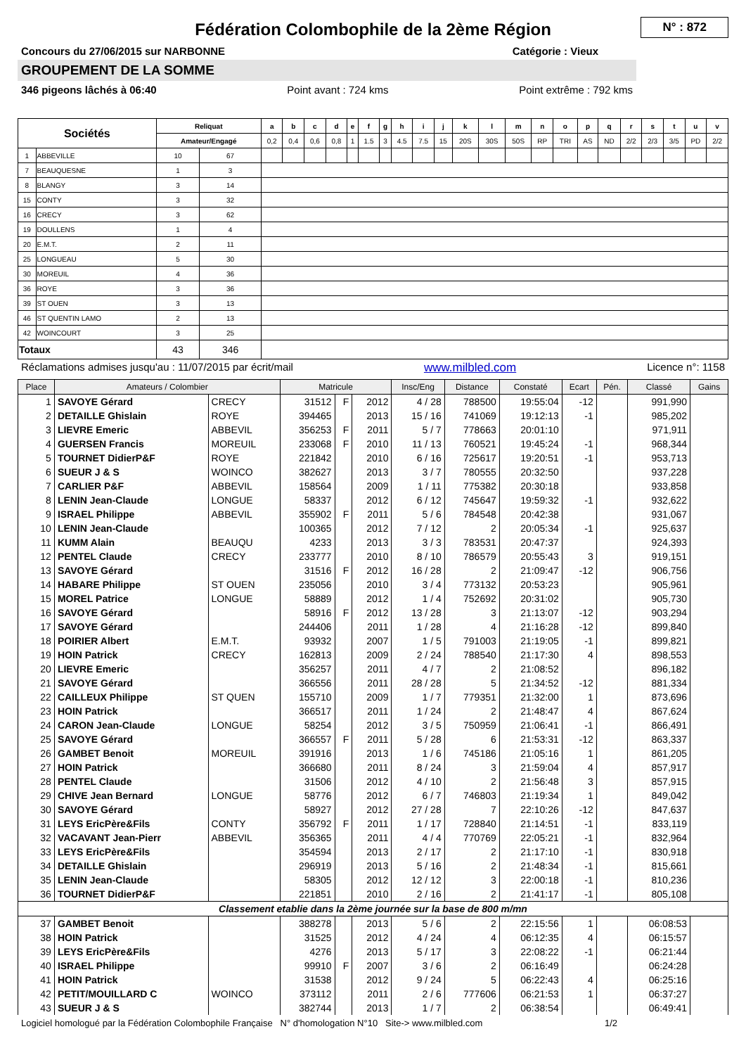Fédération Colombophile de la 2ème Région
N° : 872
Concours du 27/06/2015 sur NARBONNE Catégorie : Vieux
GROUPEMENT DE LA SOMME
346 pigeons lâchés à 06:40 Point avant : 724 kms Point extrême : 792 kms
| Sociétés | | Reliquat | | a | b | c | d | e | f | g | h | i | j | k | l | m | n | o | p | q | r | s | t | u | v |
| --- | --- | --- | --- | --- | --- | --- | --- | --- | --- | --- | --- | --- | --- | --- | --- | --- | --- | --- | --- | --- | --- | --- | --- | --- | --- |
| | | Amateur/Engagé | | 0,2 | 0,4 | 0,6 | 0,8 | 1 | 1.5 | 3 | 4.5 | 7.5 | 15 | 20S | 30S | 50S | RP | TRI | AS | ND | 2/2 | 2/3 | 3/5 | PD | 2/2 |
| 1 | ABBEVILLE | 10 | 67 | | | | | | | | | | | | | | | | | | | | | | |
| 7 | BEAUQUESNE | 1 | 3 | | | | | | | | | | | | | | | | | | | | | | |
| 8 | BLANGY | 3 | 14 | | | | | | | | | | | | | | | | | | | | | | |
| 15 | CONTY | 3 | 32 | | | | | | | | | | | | | | | | | | | | | | |
| 16 | CRECY | 3 | 62 | | | | | | | | | | | | | | | | | | | | | | |
| 19 | DOULLENS | 1 | 4 | | | | | | | | | | | | | | | | | | | | | | |
| 20 | E.M.T. | 2 | 11 | | | | | | | | | | | | | | | | | | | | | | |
| 25 | LONGUEAU | 5 | 30 | | | | | | | | | | | | | | | | | | | | | | |
| 30 | MOREUIL | 4 | 36 | | | | | | | | | | | | | | | | | | | | | | |
| 36 | ROYE | 3 | 36 | | | | | | | | | | | | | | | | | | | | | | |
| 39 | ST OUEN | 3 | 13 | | | | | | | | | | | | | | | | | | | | | | |
| 46 | ST QUENTIN LAMO | 2 | 13 | | | | | | | | | | | | | | | | | | | | | | |
| 42 | WOINCOURT | 3 | 25 | | | | | | | | | | | | | | | | | | | | | | |
| Totaux | | 43 | 346 | | | | | | | | | | | | | | | | | | | | | | |
Réclamations admises jusqu'au : 11/07/2015 par écrit/mail www.milbled.com Licence n°: 1158
| Place | Amateurs / Colombier | | Matricule | | | Insc/Eng | Distance | Constaté | Ecart | Pén. | Classé | Gains |
| --- | --- | --- | --- | --- | --- | --- | --- | --- | --- | --- | --- | --- |
| 1 | SAVOYE Gérard | CRECY | 31512 | F | 2012 | 4 / 28 | 788500 | 19:55:04 | -12 | | 991,990 | |
| 2 | DETAILLE Ghislain | ROYE | 394465 | | 2013 | 15 / 16 | 741069 | 19:12:13 | -1 | | 985,202 | |
| 3 | LIEVRE Emeric | ABBEVIL | 356253 | F | 2011 | 5 / 7 | 778663 | 20:01:10 | | | 971,911 | |
| 4 | GUERSEN Francis | MOREUIL | 233068 | F | 2010 | 11 / 13 | 760521 | 19:45:24 | -1 | | 968,344 | |
| 5 | TOURNET DidierP&F | ROYE | 221842 | | 2010 | 6 / 16 | 725617 | 19:20:51 | -1 | | 953,713 | |
| 6 | SUEUR J & S | WOINCO | 382627 | | 2013 | 3 / 7 | 780555 | 20:32:50 | | | 937,228 | |
| 7 | CARLIER P&F | ABBEVIL | 158564 | | 2009 | 1 / 11 | 775382 | 20:30:18 | | | 933,858 | |
| 8 | LENIN Jean-Claude | LONGUE | 58337 | | 2012 | 6 / 12 | 745647 | 19:59:32 | -1 | | 932,622 | |
| 9 | ISRAEL Philippe | ABBEVIL | 355902 | F | 2011 | 5 / 6 | 784548 | 20:42:38 | | | 931,067 | |
| 10 | LENIN Jean-Claude | | 100365 | | 2012 | 7 / 12 | 2 | 20:05:34 | -1 | | 925,637 | |
| 11 | KUMM Alain | BEAUQU | 4233 | | 2013 | 3 / 3 | 783531 | 20:47:37 | | | 924,393 | |
| 12 | PENTEL Claude | CRECY | 233777 | | 2010 | 8 / 10 | 786579 | 20:55:43 | 3 | | 919,151 | |
| 13 | SAVOYE Gérard | | 31516 | F | 2012 | 16 / 28 | 2 | 21:09:47 | -12 | | 906,756 | |
| 14 | HABARE Philippe | ST OUEN | 235056 | | 2010 | 3 / 4 | 773132 | 20:53:23 | | | 905,961 | |
| 15 | MOREL Patrice | LONGUE | 58889 | | 2012 | 1 / 4 | 752692 | 20:31:02 | | | 905,730 | |
| 16 | SAVOYE Gérard | | 58916 | F | 2012 | 13 / 28 | 3 | 21:13:07 | -12 | | 903,294 | |
| 17 | SAVOYE Gérard | | 244406 | | 2011 | 1 / 28 | 4 | 21:16:28 | -12 | | 899,840 | |
| 18 | POIRIER Albert | E.M.T. | 93932 | | 2007 | 1 / 5 | 791003 | 21:19:05 | -1 | | 899,821 | |
| 19 | HOIN Patrick | CRECY | 162813 | | 2009 | 2 / 24 | 788540 | 21:17:30 | 4 | | 898,553 | |
| 20 | LIEVRE Emeric | | 356257 | | 2011 | 4 / 7 | 2 | 21:08:52 | | | 896,182 | |
| 21 | SAVOYE Gérard | | 366556 | | 2011 | 28 / 28 | 5 | 21:34:52 | -12 | | 881,334 | |
| 22 | CAILLEUX Philippe | ST QUEN | 155710 | | 2009 | 1 / 7 | 779351 | 21:32:00 | 1 | | 873,696 | |
| 23 | HOIN Patrick | | 366517 | | 2011 | 1 / 24 | 2 | 21:48:47 | 4 | | 867,624 | |
| 24 | CARON Jean-Claude | LONGUE | 58254 | | 2012 | 3 / 5 | 750959 | 21:06:41 | -1 | | 866,491 | |
| 25 | SAVOYE Gérard | | 366557 | F | 2011 | 5 / 28 | 6 | 21:53:31 | -12 | | 863,337 | |
| 26 | GAMBET Benoit | MOREUIL | 391916 | | 2013 | 1 / 6 | 745186 | 21:05:16 | 1 | | 861,205 | |
| 27 | HOIN Patrick | | 366680 | | 2011 | 8 / 24 | 3 | 21:59:04 | 4 | | 857,917 | |
| 28 | PENTEL Claude | | 31506 | | 2012 | 4 / 10 | 2 | 21:56:48 | 3 | | 857,915 | |
| 29 | CHIVE Jean Bernard | LONGUE | 58776 | | 2012 | 6 / 7 | 746803 | 21:19:34 | 1 | | 849,042 | |
| 30 | SAVOYE Gérard | | 58927 | | 2012 | 27 / 28 | 7 | 22:10:26 | -12 | | 847,637 | |
| 31 | LEYS EricPère&Fils | CONTY | 356792 | F | 2011 | 1 / 17 | 728840 | 21:14:51 | -1 | | 833,119 | |
| 32 | VACAVANT Jean-Pierr | ABBEVIL | 356365 | | 2011 | 4 / 4 | 770769 | 22:05:21 | -1 | | 832,964 | |
| 33 | LEYS EricPère&Fils | | 354594 | | 2013 | 2 / 17 | 2 | 21:17:10 | -1 | | 830,918 | |
| 34 | DETAILLE Ghislain | | 296919 | | 2013 | 5 / 16 | 2 | 21:48:34 | -1 | | 815,661 | |
| 35 | LENIN Jean-Claude | | 58305 | | 2012 | 12 / 12 | 3 | 22:00:18 | -1 | | 810,236 | |
| 36 | TOURNET DidierP&F | | 221851 | | 2010 | 2 / 16 | 2 | 21:41:17 | -1 | | 805,108 | |
| Classement etablie dans la 2ème journée sur la base de 800 m/mn | | | | | | | | | | | | |
| 37 | GAMBET Benoit | | 388278 | | 2013 | 5 / 6 | 2 | 22:15:56 | 1 | | 06:08:53 | |
| 38 | HOIN Patrick | | 31525 | | 2012 | 4 / 24 | 4 | 06:12:35 | 4 | | 06:15:57 | |
| 39 | LEYS EricPère&Fils | | 4276 | | 2013 | 5 / 17 | 3 | 22:08:22 | -1 | | 06:21:44 | |
| 40 | ISRAEL Philippe | | 99910 | F | 2007 | 3 / 6 | 2 | 06:16:49 | | | 06:24:28 | |
| 41 | HOIN Patrick | | 31538 | | 2012 | 9 / 24 | 5 | 06:22:43 | 4 | | 06:25:16 | |
| 42 | PETIT/MOUILLARD C | WOINCO | 373112 | | 2011 | 2 / 6 | 777606 | 06:21:53 | 1 | | 06:37:27 | |
| 43 | SUEUR J & S | | 382744 | | 2013 | 1 / 7 | 2 | 06:38:54 | | | 06:49:41 | |
Logiciel homologué par la Fédération Colombophile Française N° d'homologation N°10 Site-> www.milbled.com 1/2